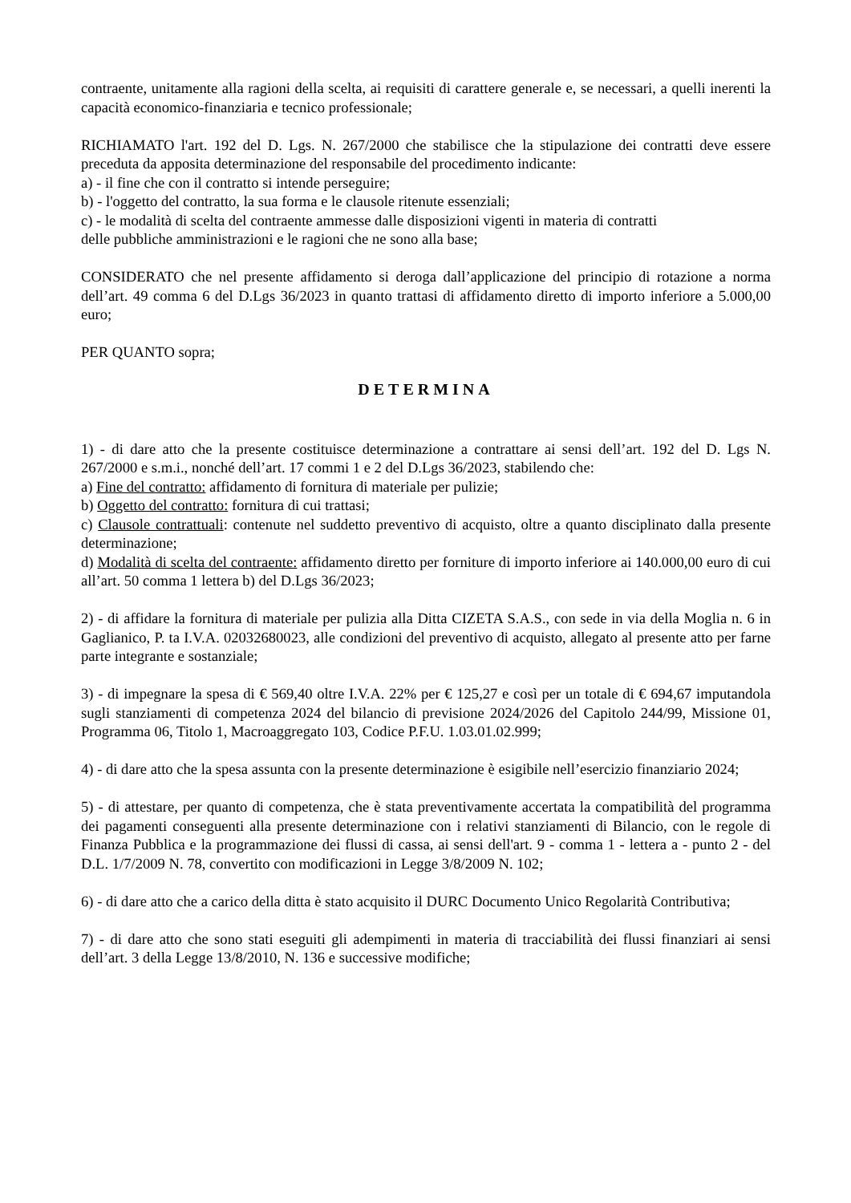contraente, unitamente alla ragioni della scelta, ai requisiti di carattere generale e, se necessari, a quelli inerenti la capacità economico-finanziaria e tecnico professionale;
RICHIAMATO l'art. 192 del D. Lgs. N. 267/2000 che stabilisce che la stipulazione dei contratti deve essere preceduta da apposita determinazione del responsabile del procedimento indicante:
a) - il fine che con il contratto si intende perseguire;
b) - l'oggetto del contratto, la sua forma e le clausole ritenute essenziali;
c) - le modalità di scelta del contraente ammesse dalle disposizioni vigenti in materia di contratti
delle pubbliche amministrazioni e le ragioni che ne sono alla base;
CONSIDERATO che nel presente affidamento si deroga dall’applicazione del principio di rotazione a norma dell’art. 49 comma 6 del D.Lgs 36/2023 in quanto trattasi di affidamento diretto di importo inferiore a 5.000,00 euro;
PER QUANTO sopra;
DETERMINA
1) - di dare atto che la presente costituisce determinazione a contrattare ai sensi dell’art. 192 del D. Lgs N. 267/2000 e s.m.i., nonché dell’art. 17 commi 1 e 2 del D.Lgs 36/2023, stabilendo che:
a) Fine del contratto: affidamento di fornitura di materiale per pulizie;
b) Oggetto del contratto: fornitura di cui trattasi;
c) Clausole contrattuali: contenute nel suddetto preventivo di acquisto, oltre a quanto disciplinato dalla presente determinazione;
d) Modalità di scelta del contraente: affidamento diretto per forniture di importo inferiore ai 140.000,00 euro di cui all’art. 50 comma 1 lettera b) del D.Lgs 36/2023;
2) - di affidare la fornitura di materiale per pulizia alla Ditta CIZETA S.A.S., con sede in via della Moglia n. 6 in Gaglianico, P. ta I.V.A. 02032680023, alle condizioni del preventivo di acquisto, allegato al presente atto per farne parte integrante e sostanziale;
3) - di impegnare la spesa di € 569,40 oltre I.V.A. 22% per € 125,27 e così per un totale di € 694,67 imputandola sugli stanziamenti di competenza 2024 del bilancio di previsione 2024/2026 del Capitolo 244/99, Missione 01, Programma 06, Titolo 1, Macroaggregato 103, Codice P.F.U. 1.03.01.02.999;
4) - di dare atto che la spesa assunta con la presente determinazione è esigibile nell’esercizio finanziario 2024;
5) - di attestare, per quanto di competenza, che è stata preventivamente accertata la compatibilità del programma dei pagamenti conseguenti alla presente determinazione con i relativi stanziamenti di Bilancio, con le regole di Finanza Pubblica e la programmazione dei flussi di cassa, ai sensi dell'art. 9 - comma 1 - lettera a - punto 2 - del D.L. 1/7/2009 N. 78, convertito con modificazioni in Legge 3/8/2009 N. 102;
6) - di dare atto che a carico della ditta è stato acquisito il DURC Documento Unico Regolarità Contributiva;
7) - di dare atto che sono stati eseguiti gli adempimenti in materia di tracciabilità dei flussi finanziari ai sensi dell’art. 3 della Legge 13/8/2010, N. 136 e successive modifiche;